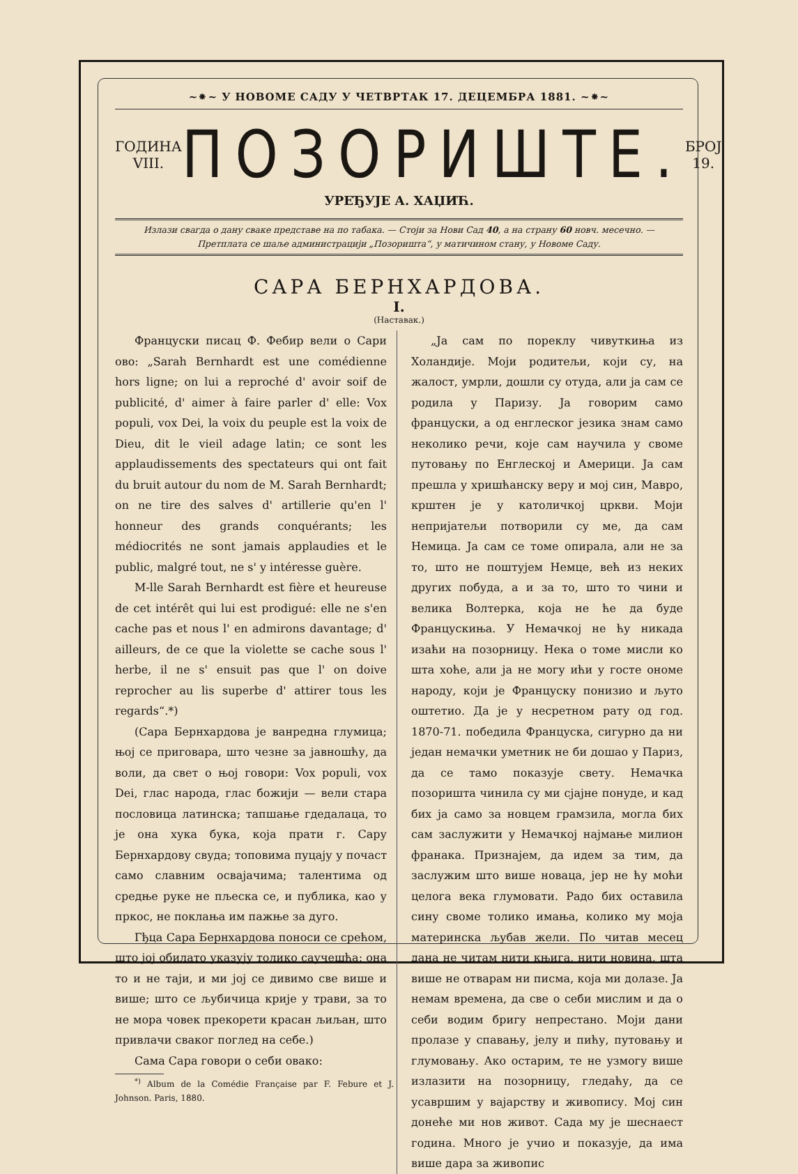~⁕~ У НОВОМЕ САДУ У ЧЕТВРТАК 17. ДЕЦЕМБРА 1881. ~⁕~
ГОДИНА VIII.
ПОЗОРИШТЕ.
БРОЈ 19.
УРЕЂУЈЕ А. ХАЏИЋ.
Излази свагда о дану сваке представе на по табака. — Стоји за Нови Сад 40, а на страну 60 новч. месечно. —
Претплата се шаље администрацији „Позоришта“, у матичином стану, у Новоме Саду.
САРА БЕРНХАРДОВА.
I.
(Наставак.)
Француски писац Ф. Фебир вели о Сари ово: „Sarah Bernhardt est une comédienne hors ligne; on lui a reproché d' avoir soif de publicité, d' aimer à faire parler d' elle: Vox populi, vox Dei, la voix du peuple est la voix de Dieu, dit le vieil adage latin; ce sont les applaudissements des spectateurs qui ont fait du bruit autour du nom de M. Sarah Bernhardt; on ne tire des salves d' artillerie qu'en l' honneur des grands conquérants; les médiocrités ne sont jamais applaudies et le public, malgré tout, ne s' y intéresse guère.
M-lle Sarah Bernhardt est fière et heureuse de cet intérêt qui lui est prodigué: elle ne s'en cache pas et nous l' en admirons davantage; d' ailleurs, de ce que la violette se cache sous l' herbe, il ne s' ensuit pas que l' on doive reprocher au lis superbe d' attirer tous les regards“.*)
(Сара Бернхардова је ванредна глумица; њој се приговара, што чезне за јавношћу, да воли, да свет о њој говори: Vox populi, vox Dei, глас народа, глас божији — вели стара пословица латинска; тапшање гдедалаца, то је она хука бука, која прати г. Сару Бернхардову свуда; топовима пуцају у почаст само славним освајачима; талентима од средње руке не пљеска се, и публика, као у пркос, не поклања им пажње за дуго.
Гђца Сара Бернхардова поноси се срећом, што јој обилато указују толико саучешћа: она то и не таји, и ми јој се дивимо све више и више; што се љубичица крије у трави, за то не мора човек прекорети красан љиљан, што привлачи сваког поглед на себе.)
Сама Сара говори о себи овако:
<sup>*)</sup> Album de la Comédie Française par F. Febure et J. Johnson. Paris, 1880.
„Ја сам по пореклу чивуткиња из Холандије. Моји родитељи, који су, на жалост, умрли, дошли су отуда, али ја сам се родила у Паризу. Ја говорим само француски, а од енглеског језика знам само неколико речи, које сам научила у своме путовању по Енглеској и Америци. Ја сам прешла у хришћанску веру и мој син, Мавро, крштен је у католичкој цркви. Моји непријатељи потворили су ме, да сам Немица. Ја сам се томе опирала, али не за то, што не поштујем Немце, већ из неких других побуда, а и за то, што то чини и велика Волтерка, која не ће да буде Францускиња. У Немачкој не ћу никада изаћи на позорницу. Нека о томе мисли ко шта хоће, али ја не могу ићи у госте ономе народу, који је Француску понизио и љуто оштетио. Да је у несретном рату од год. 1870-71. победила Француска, сигурно да ни један немачки уметник не би дошао у Париз, да се тамо показује свету. Немачка позоришта чинила су ми сјајне понуде, и кад бих ја само за новцем грамзила, могла бих сам заслужити у Немачкој најмање милион франака. Признајем, да идем за тим, да заслужим што више новаца, јер не ћу моћи целога века глумовати. Радо бих оставила сину своме толико имања, колико му моја материнска љубав жели. По читав месец дана не читам нити књига, нити новина, шта више не отварам ни писма, која ми долазе. Ја немам времена, да све о себи мислим и да о себи водим бригу непрестано. Моји дани пролазе у спавању, јелу и пићу, путовању и глумовању. Ако остарим, те не узмогу више излазити на позорницу, гледаћу, да се усавршим у вајарству и живопису. Мој син донеће ми нов живот. Сада му је шеснаест година. Много је учио и показује, да има више дара за живопис